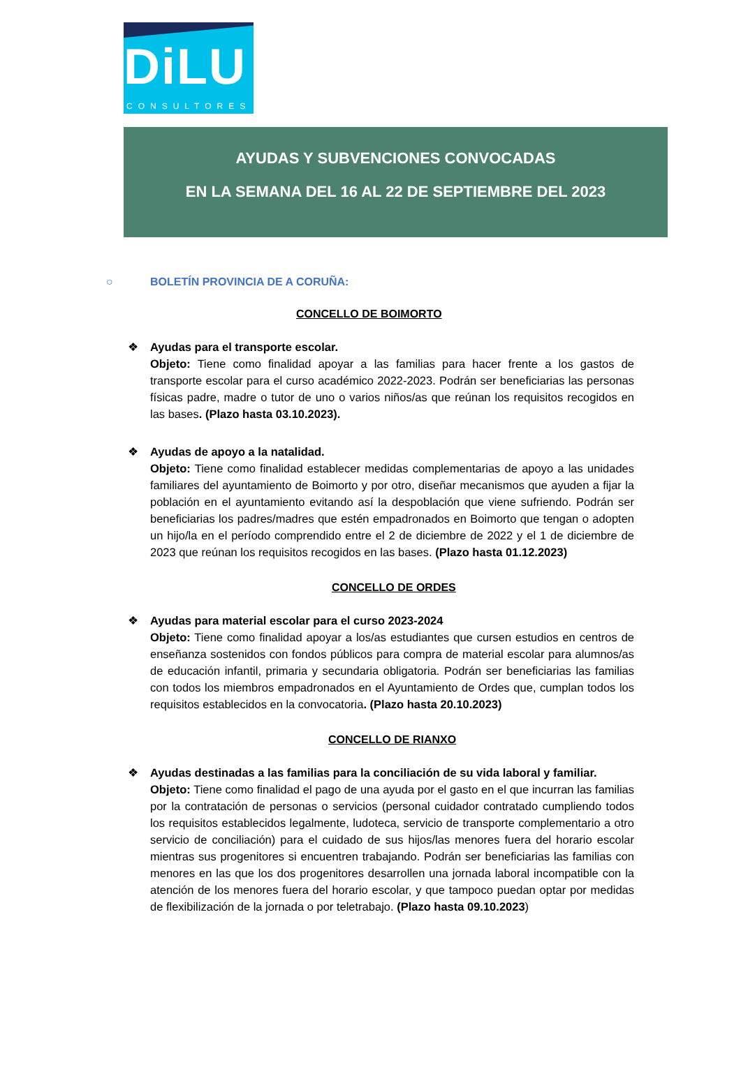DiLU
CONSULTORES
AYUDAS Y SUBVENCIONES CONVOCADAS
EN LA SEMANA DEL 16 AL 22 DE SEPTIEMBRE DEL 2023
○ BOLETÍN PROVINCIA DE A CORUÑA:
CONCELLO DE BOIMORTO
❖ Ayudas para el transporte escolar.
Objeto: Tiene como finalidad apoyar a las familias para hacer frente a los gastos de transporte escolar para el curso académico 2022-2023. Podrán ser beneficiarias las personas físicas padre, madre o tutor de uno o varios niños/as que reúnan los requisitos recogidos en las bases. (Plazo hasta 03.10.2023).
❖ Ayudas de apoyo a la natalidad.
Objeto: Tiene como finalidad establecer medidas complementarias de apoyo a las unidades familiares del ayuntamiento de Boimorto y por otro, diseñar mecanismos que ayuden a fijar la población en el ayuntamiento evitando así la despoblación que viene sufriendo. Podrán ser beneficiarias los padres/madres que estén empadronados en Boimorto que tengan o adopten un hijo/la en el período comprendido entre el 2 de diciembre de 2022 y el 1 de diciembre de 2023 que reúnan los requisitos recogidos en las bases. (Plazo hasta 01.12.2023)
CONCELLO DE ORDES
❖ Ayudas para material escolar para el curso 2023-2024
Objeto: Tiene como finalidad apoyar a los/as estudiantes que cursen estudios en centros de enseñanza sostenidos con fondos públicos para compra de material escolar para alumnos/as de educación infantil, primaria y secundaria obligatoria. Podrán ser beneficiarias las familias con todos los miembros empadronados en el Ayuntamiento de Ordes que, cumplan todos los requisitos establecidos en la convocatoria. (Plazo hasta 20.10.2023)
CONCELLO DE RIANXO
❖ Ayudas destinadas a las familias para la conciliación de su vida laboral y familiar.
Objeto: Tiene como finalidad el pago de una ayuda por el gasto en el que incurran las familias por la contratación de personas o servicios (personal cuidador contratado cumpliendo todos los requisitos establecidos legalmente, ludoteca, servicio de transporte complementario a otro servicio de conciliación) para el cuidado de sus hijos/las menores fuera del horario escolar mientras sus progenitores si encuentren trabajando. Podrán ser beneficiarias las familias con menores en las que los dos progenitores desarrollen una jornada laboral incompatible con la atención de los menores fuera del horario escolar, y que tampoco puedan optar por medidas de flexibilización de la jornada o por teletrabajo. (Plazo hasta 09.10.2023)